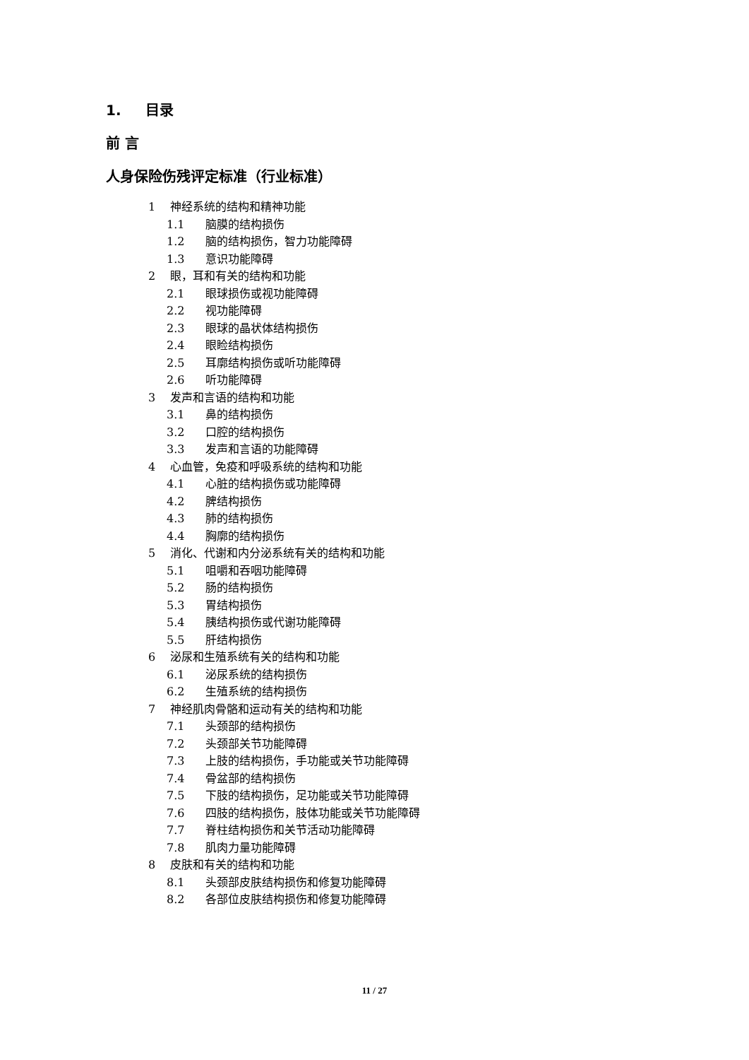1. 目录
前 言
人身保险伤残评定标准（行业标准）
1 神经系统的结构和精神功能
1.1 脑膜的结构损伤
1.2 脑的结构损伤，智力功能障碍
1.3 意识功能障碍
2 眼，耳和有关的结构和功能
2.1 眼球损伤或视功能障碍
2.2 视功能障碍
2.3 眼球的晶状体结构损伤
2.4 眼睑结构损伤
2.5 耳廓结构损伤或听功能障碍
2.6 听功能障碍
3 发声和言语的结构和功能
3.1 鼻的结构损伤
3.2 口腔的结构损伤
3.3 发声和言语的功能障碍
4 心血管，免疫和呼吸系统的结构和功能
4.1 心脏的结构损伤或功能障碍
4.2 脾结构损伤
4.3 肺的结构损伤
4.4 胸廓的结构损伤
5 消化、代谢和内分泌系统有关的结构和功能
5.1 咀嚼和吞咽功能障碍
5.2 肠的结构损伤
5.3 胃结构损伤
5.4 胰结构损伤或代谢功能障碍
5.5 肝结构损伤
6 泌尿和生殖系统有关的结构和功能
6.1 泌尿系统的结构损伤
6.2 生殖系统的结构损伤
7 神经肌肉骨骼和运动有关的结构和功能
7.1 头颈部的结构损伤
7.2 头颈部关节功能障碍
7.3 上肢的结构损伤，手功能或关节功能障碍
7.4 骨盆部的结构损伤
7.5 下肢的结构损伤，足功能或关节功能障碍
7.6 四肢的结构损伤，肢体功能或关节功能障碍
7.7 脊柱结构损伤和关节活动功能障碍
7.8 肌肉力量功能障碍
8 皮肤和有关的结构和功能
8.1 头颈部皮肤结构损伤和修复功能障碍
8.2 各部位皮肤结构损伤和修复功能障碍
11 / 27